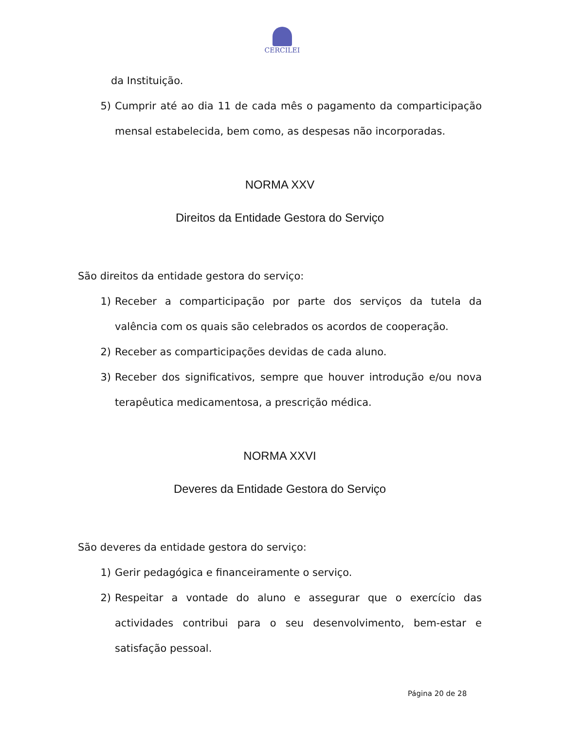CERCILEI
da Instituição.
5) Cumprir até ao dia 11 de cada mês o pagamento da comparticipação mensal estabelecida, bem como, as despesas não incorporadas.
NORMA XXV
Direitos da Entidade Gestora do Serviço
São direitos da entidade gestora do serviço:
1) Receber a comparticipação por parte dos serviços da tutela da valência com os quais são celebrados os acordos de cooperação.
2) Receber as comparticipações devidas de cada aluno.
3) Receber dos significativos, sempre que houver introdução e/ou nova terapêutica medicamentosa, a prescrição médica.
NORMA XXVI
Deveres da Entidade Gestora do Serviço
São deveres da entidade gestora do serviço:
1) Gerir pedagógica e financeiramente o serviço.
2) Respeitar a vontade do aluno e assegurar que o exercício das actividades contribui para o seu desenvolvimento, bem-estar e satisfação pessoal.
Página 20 de 28